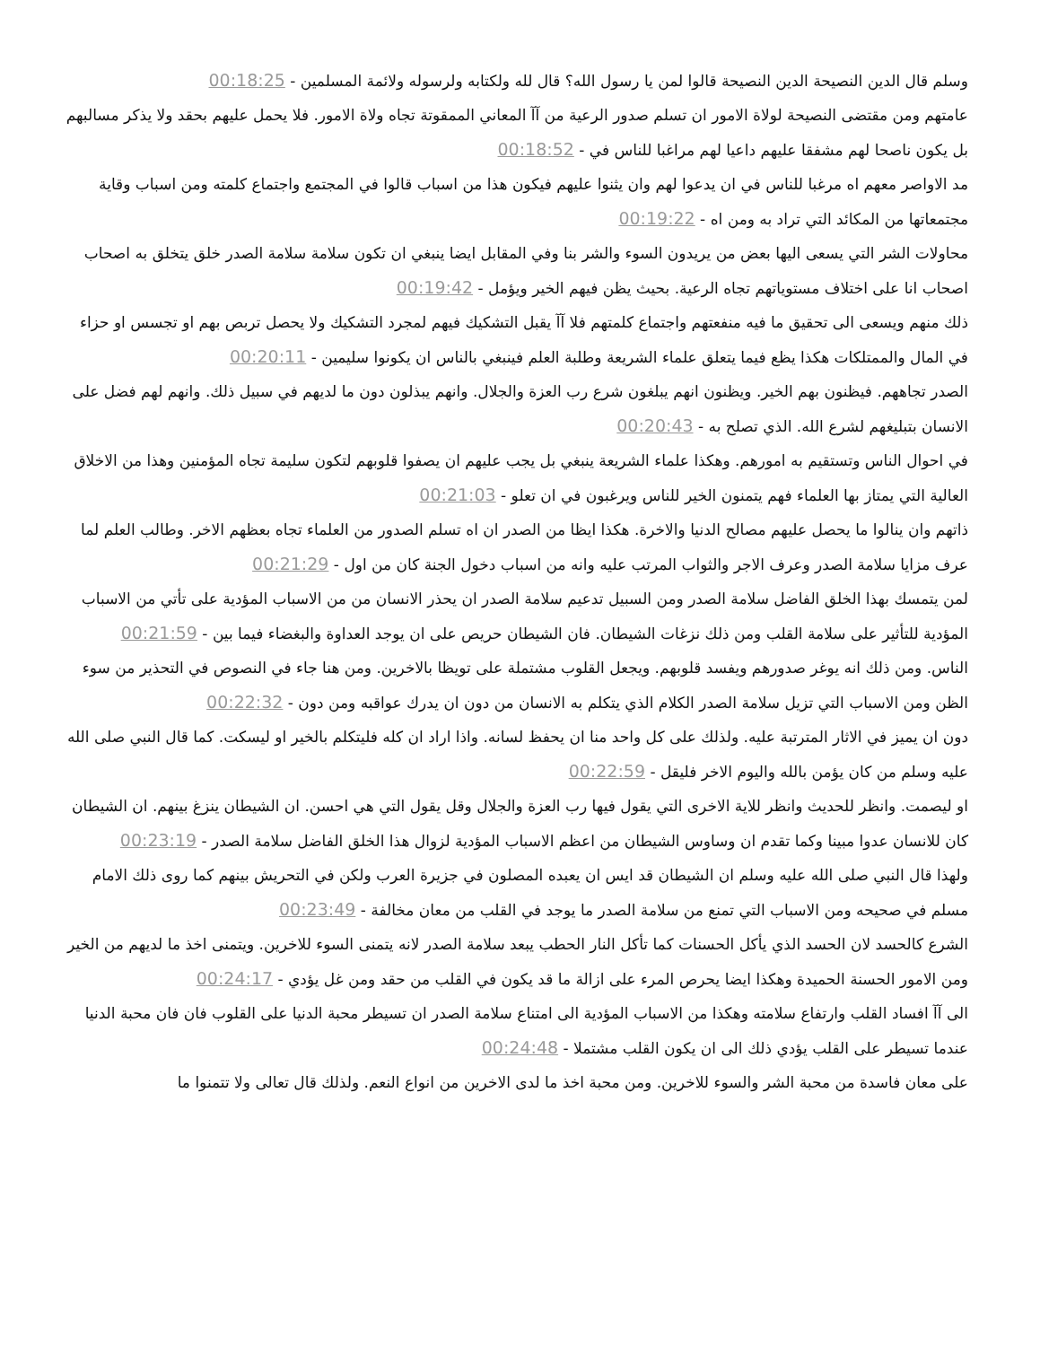وسلم قال الدين النصيحة الدين النصيحة قالوا لمن يا رسول الله؟ قال لله ولكتابه ولرسوله ولائمة المسلمين - 00:18:25
عامتهم ومن مقتضى النصيحة لولاة الامور ان تسلم صدور الرعية من آآ المعاني الممقوتة تجاه ولاة الامور. فلا يحمل عليهم بحقد ولا يذكر مسالبهم بل يكون ناصحا لهم مشفقا عليهم داعيا لهم مراغبا للناس في - 00:18:52
مد الاواصر معهم اه مرغبا للناس في ان يدعوا لهم وان يثنوا عليهم فيكون هذا من اسباب قالوا في المجتمع واجتماع كلمته ومن اسباب وقاية مجتمعاتها من المكائد التي تراد به ومن اه - 00:19:22
محاولات الشر التي يسعى اليها بعض من يريدون السوء والشر بنا وفي المقابل ايضا ينبغي ان تكون سلامة سلامة الصدر خلق يتخلق به اصحاب اصحاب انا على اختلاف مستوياتهم تجاه الرعية. بحيث يظن فيهم الخير ويؤمل - 00:19:42
ذلك منهم ويسعى الى تحقيق ما فيه منفعتهم واجتماع كلمتهم فلا آآ يقبل التشكيك فيهم لمجرد التشكيك ولا يحصل تربص بهم او تجسس او حزاء في المال والممتلكات هكذا يظع فيما يتعلق علماء الشريعة وطلبة العلم فينبغي بالناس ان يكونوا سليمين - 00:20:11
الصدر تجاههم. فيظنون بهم الخير. ويظنون انهم يبلغون شرع رب العزة والجلال. وانهم يبذلون دون ما لديهم في سبيل ذلك. وانهم لهم فضل على الانسان بتبليغهم لشرع الله. الذي تصلح به - 00:20:43
في احوال الناس وتستقيم به امورهم. وهكذا علماء الشريعة ينبغي بل يجب عليهم ان يصفوا قلوبهم لتكون سليمة تجاه المؤمنين وهذا من الاخلاق العالية التي يمتاز بها العلماء فهم يتمنون الخير للناس ويرغبون في ان تعلو - 00:21:03
ذاتهم وان ينالوا ما يحصل عليهم مصالح الدنيا والاخرة. هكذا ايظا من الصدر ان اه تسلم الصدور من العلماء تجاه بعظهم الاخر. وطالب العلم لما عرف مزايا سلامة الصدر وعرف الاجر والثواب المرتب عليه وانه من اسباب دخول الجنة كان من اول - 00:21:29
لمن يتمسك بهذا الخلق الفاضل سلامة الصدر ومن السبيل تدعيم سلامة الصدر ان يحذر الانسان من من الاسباب المؤدية على تأتي من الاسباب المؤدية للتأثير على سلامة القلب ومن ذلك نزغات الشيطان. فان الشيطان حريص على ان يوجد العداوة والبغضاء فيما بين - 00:21:59
الناس. ومن ذلك انه يوغر صدورهم ويفسد قلوبهم. ويجعل القلوب مشتملة على تويظا بالاخرين. ومن هنا جاء في النصوص في التحذير من سوء الظن ومن الاسباب التي تزيل سلامة الصدر الكلام الذي يتكلم به الانسان من دون ان يدرك عواقبه ومن دون - 00:22:32
دون ان يميز في الاثار المترتبة عليه. ولذلك على كل واحد منا ان يحفظ لسانه. واذا اراد ان كله فليتكلم بالخير او ليسكت. كما قال النبي صلى الله عليه وسلم من كان يؤمن بالله واليوم الاخر فليقل - 00:22:59
او ليصمت. وانظر للحديث وانظر للاية الاخرى التي يقول فيها رب العزة والجلال وقل يقول التي هي احسن. ان الشيطان ينزغ بينهم. ان الشيطان كان للانسان عدوا مبينا وكما تقدم ان وساوس الشيطان من اعظم الاسباب المؤدية لزوال هذا الخلق الفاضل سلامة الصدر - 00:23:19
ولهذا قال النبي صلى الله عليه وسلم ان الشيطان قد ايس ان يعبده المصلون في جزيرة العرب ولكن في التحريش بينهم كما روى ذلك الامام مسلم في صحيحه ومن الاسباب التي تمنع من سلامة الصدر ما يوجد في القلب من معان مخالفة - 00:23:49
الشرع كالحسد لان الحسد الذي يأكل الحسنات كما تأكل النار الحطب يبعد سلامة الصدر لانه يتمنى السوء للاخرين. ويتمنى اخذ ما لديهم من الخير ومن الامور الحسنة الحميدة وهكذا ايضا يحرص المرء على ازالة ما قد يكون في القلب من حقد ومن غل يؤدي - 00:24:17
الى آآ افساد القلب وارتفاع سلامته وهكذا من الاسباب المؤدية الى امتناع سلامة الصدر ان تسيطر محبة الدنيا على القلوب فان فان محبة الدنيا عندما تسيطر على القلب يؤدي ذلك الى ان يكون القلب مشتملا - 00:24:48
على معان فاسدة من محبة الشر والسوء للاخرين. ومن محبة اخذ ما لدى الاخرين من انواع النعم. ولذلك قال تعالى ولا تتمنوا ما